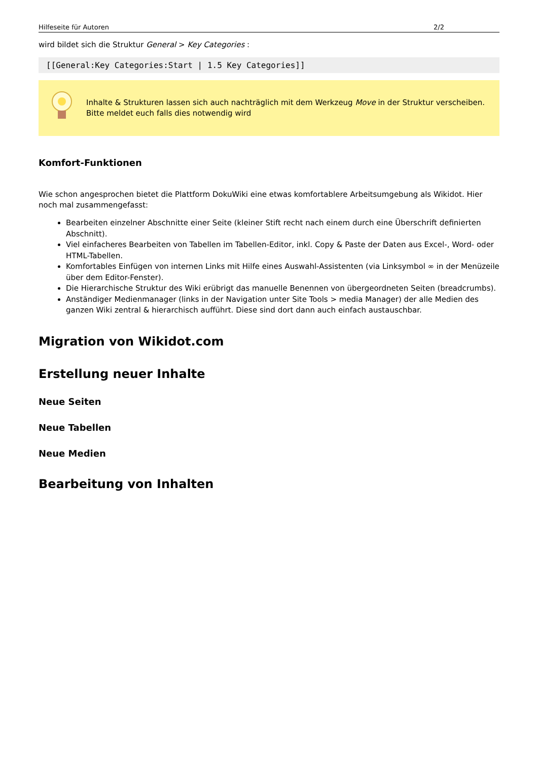Hilfeseite für Autoren 2/2
wird bildet sich die Struktur General > Key Categories :
[[General:Key Categories:Start | 1.5 Key Categories]]
Inhalte & Strukturen lassen sich auch nachträglich mit dem Werkzeug Move in der Struktur verscheiben. Bitte meldet euch falls dies notwendig wird
Komfort-Funktionen
Wie schon angesprochen bietet die Plattform DokuWiki eine etwas komfortablere Arbeitsumgebung als Wikidot. Hier noch mal zusammengefasst:
Bearbeiten einzelner Abschnitte einer Seite (kleiner Stift recht nach einem durch eine Überschrift definierten Abschnitt).
Viel einfacheres Bearbeiten von Tabellen im Tabellen-Editor, inkl. Copy & Paste der Daten aus Excel-, Word- oder HTML-Tabellen.
Komfortables Einfügen von internen Links mit Hilfe eines Auswahl-Assistenten (via Linksymbol ∞ in der Menüzeile über dem Editor-Fenster).
Die Hierarchische Struktur des Wiki erübrigt das manuelle Benennen von übergeordneten Seiten (breadcrumbs).
Anständiger Medienmanager (links in der Navigation unter Site Tools > media Manager) der alle Medien des ganzen Wiki zentral & hierarchisch aufführt. Diese sind dort dann auch einfach austauschbar.
Migration von Wikidot.com
Erstellung neuer Inhalte
Neue Seiten
Neue Tabellen
Neue Medien
Bearbeitung von Inhalten